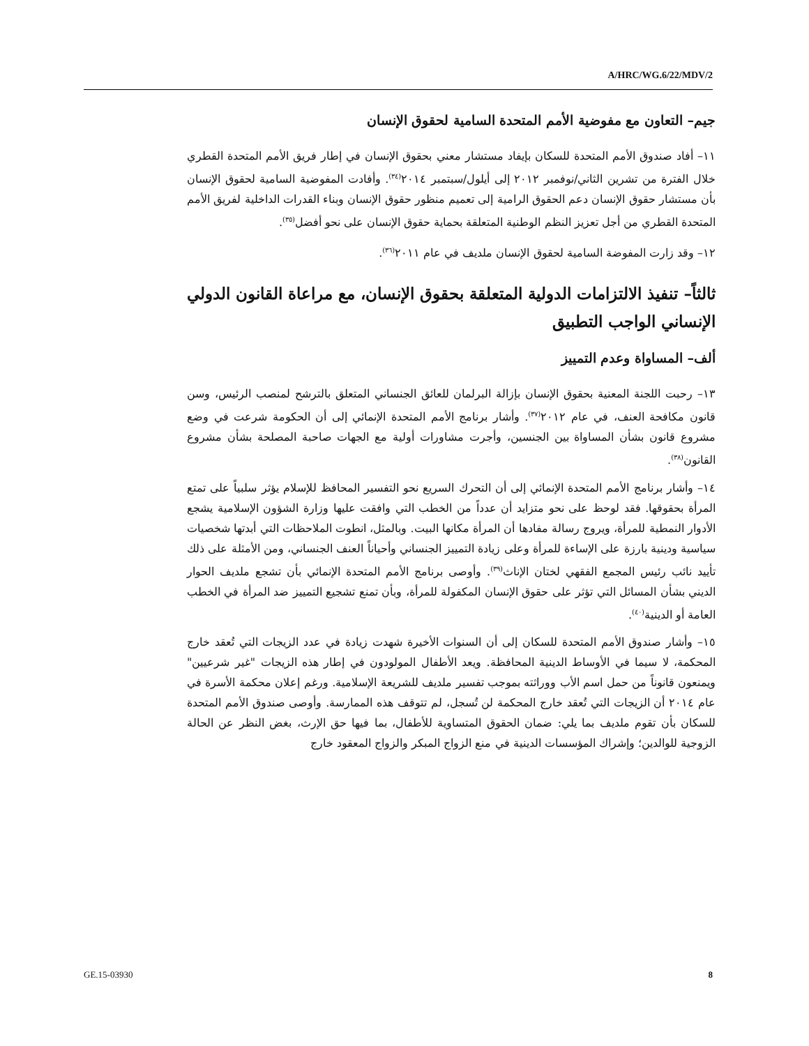A/HRC/WG.6/22/MDV/2
جيم– التعاون مع مفوضية الأمم المتحدة السامية لحقوق الإنسان
١١– أفاد صندوق الأمم المتحدة للسكان بإيفاد مستشار معني بحقوق الإنسان في إطار فريق الأمم المتحدة القطري خلال الفترة من تشرين الثاني/نوفمبر ٢٠١٢ إلى أيلول/سبتمبر ٢٠١٤<sup>(٣٤)</sup>. وأفادت المفوضية السامية لحقوق الإنسان بأن مستشار حقوق الإنسان دعم الحقوق الرامية إلى تعميم منظور حقوق الإنسان وبناء القدرات الداخلية لفريق الأمم المتحدة القطري من أجل تعزيز النظم الوطنية المتعلقة بحماية حقوق الإنسان على نحو أفضل<sup>(٣٥)</sup>.
١٢– وقد زارت المفوضة السامية لحقوق الإنسان ملديف في عام ٢٠١١<sup>(٣٦)</sup>.
ثالثاً– تنفيذ الالتزامات الدولية المتعلقة بحقوق الإنسان، مع مراعاة القانون الدولي الإنساني الواجب التطبيق
ألف– المساواة وعدم التمييز
١٣– رحبت اللجنة المعنية بحقوق الإنسان بإزالة البرلمان للعائق الجنساني المتعلق بالترشح لمنصب الرئيس، وسن قانون مكافحة العنف، في عام ٢٠١٢<sup>(٣٧)</sup>. وأشار برنامج الأمم المتحدة الإنمائي إلى أن الحكومة شرعت في وضع مشروع قانون بشأن المساواة بين الجنسين، وأجرت مشاورات أولية مع الجهات صاحبة المصلحة بشأن مشروع القانون<sup>(٣٨)</sup>.
١٤– وأشار برنامج الأمم المتحدة الإنمائي إلى أن التحرك السريع نحو التفسير المحافظ للإسلام يؤثر سلبياً على تمتع المرأة بحقوقها. فقد لوحظ على نحو متزايد أن عدداً من الخطب التي وافقت عليها وزارة الشؤون الإسلامية يشجع الأدوار النمطية للمرأة، ويروج رسالة مفادها أن المرأة مكانها البيت. وبالمثل، انطوت الملاحظات التي أبدتها شخصيات سياسية ودينية بارزة على الإساءة للمرأة وعلى زيادة التمييز الجنساني وأحياناً العنف الجنساني، ومن الأمثلة على ذلك تأييد نائب رئيس المجمع الفقهي لختان الإناث<sup>(٣٩)</sup>. وأوصى برنامج الأمم المتحدة الإنمائي بأن تشجع ملديف الحوار الديني بشأن المسائل التي تؤثر على حقوق الإنسان المكفولة للمرأة، وبأن تمنع تشجيع التمييز ضد المرأة في الخطب العامة أو الدينية<sup>(٤٠)</sup>.
١٥– وأشار صندوق الأمم المتحدة للسكان إلى أن السنوات الأخيرة شهدت زيادة في عدد الزيجات التي تُعقد خارج المحكمة، لا سيما في الأوساط الدينية المحافظة. ويعد الأطفال المولودون في إطار هذه الزيجات "غير شرعيين" ويمنعون قانوناً من حمل اسم الأب ووراثته بموجب تفسير ملديف للشريعة الإسلامية. ورغم إعلان محكمة الأسرة في عام ٢٠١٤ أن الزيجات التي تُعقد خارج المحكمة لن تُسجل، لم تتوقف هذه الممارسة. وأوصى صندوق الأمم المتحدة للسكان بأن تقوم ملديف بما يلي: ضمان الحقوق المتساوية للأطفال، بما فيها حق الإرث، بغض النظر عن الحالة الزوجية للوالدين؛ وإشراك المؤسسات الدينية في منع الزواج المبكر والزواج المعقود خارج
GE.15-03930 8